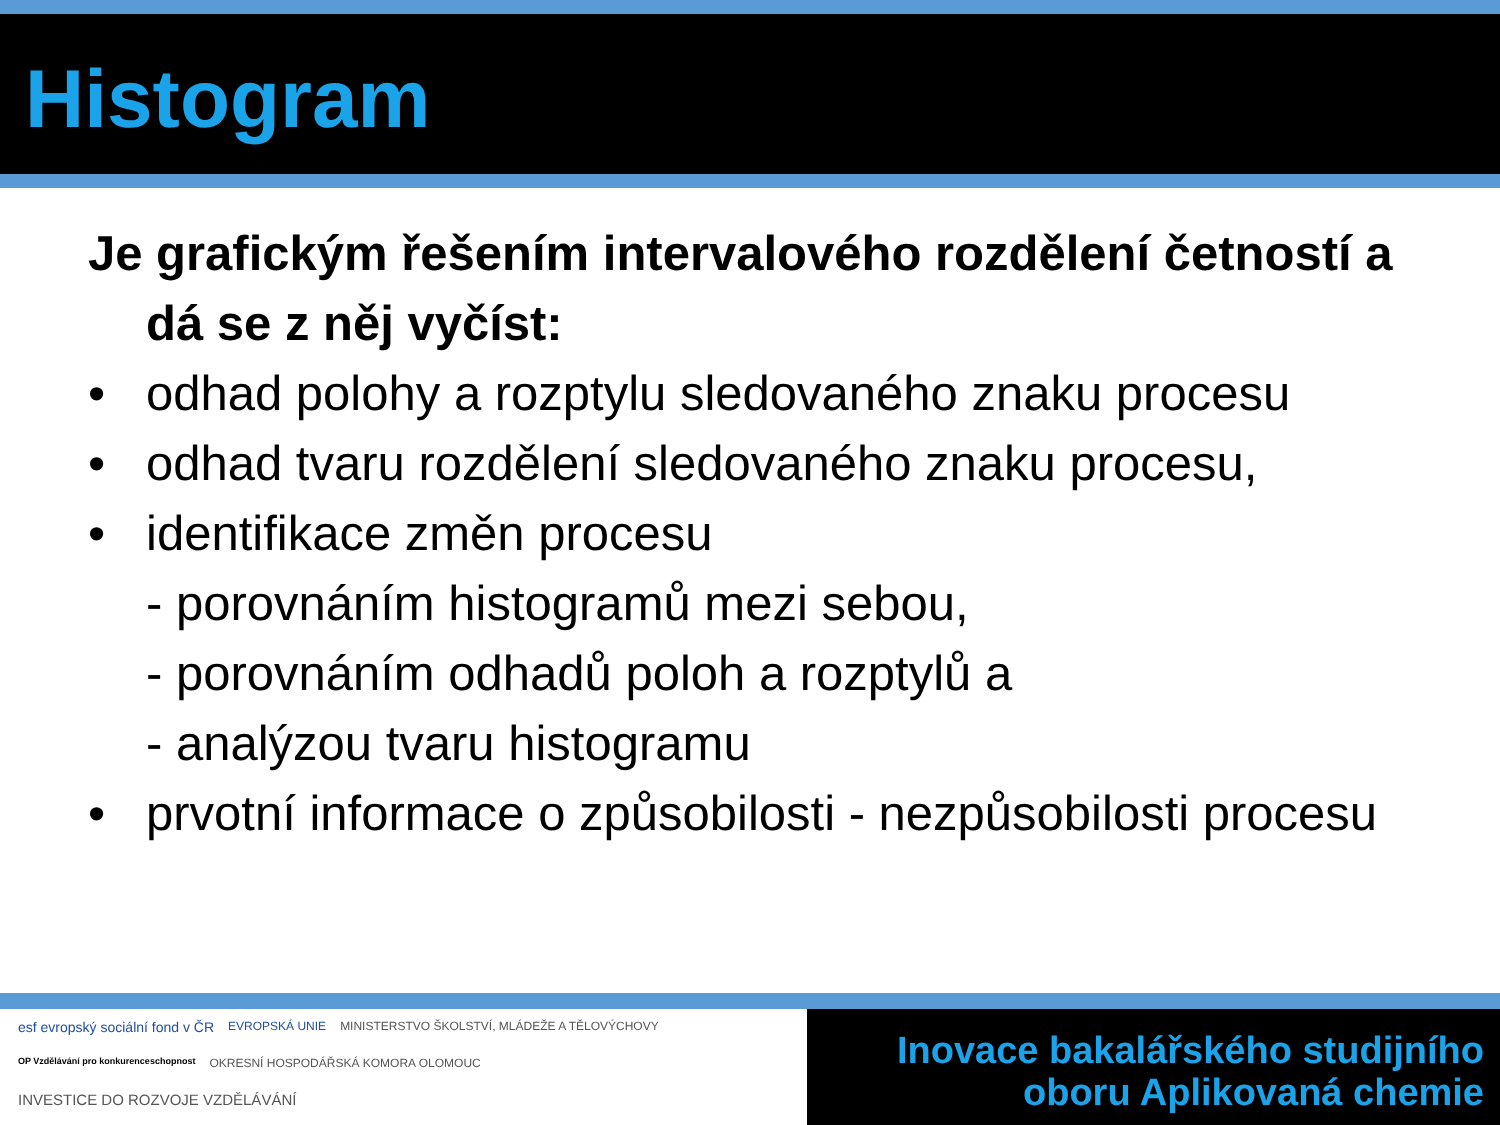Histogram
Je grafickým řešením intervalového rozdělení četností a dá se z něj vyčíst:
• odhad polohy a rozptylu sledovaného znaku procesu
• odhad tvaru rozdělení sledovaného znaku procesu,
• identifikace změn procesu
- porovnáním histogramů mezi sebou,
- porovnáním odhadů poloh a rozptylů a
- analýzou tvaru histogramu
• prvotní informace o způsobilosti - nezpůsobilosti procesu
esf evropský sociální fond v ČR EVROPSKÁ UNIE MINISTERSTVO ŠKOLSTVÍ, MLÁDEŽE A TĚLOVÝCHOVY OP Vzdělávání pro konkurenceschopnost OKRESNÍ HOSPODÁŘSKÁ KOMORA OLOMOUC INVESTICE DO ROZVOJE VZDĚLÁVÁNÍ
Inovace bakalářského studijního
oboru Aplikovaná chemie